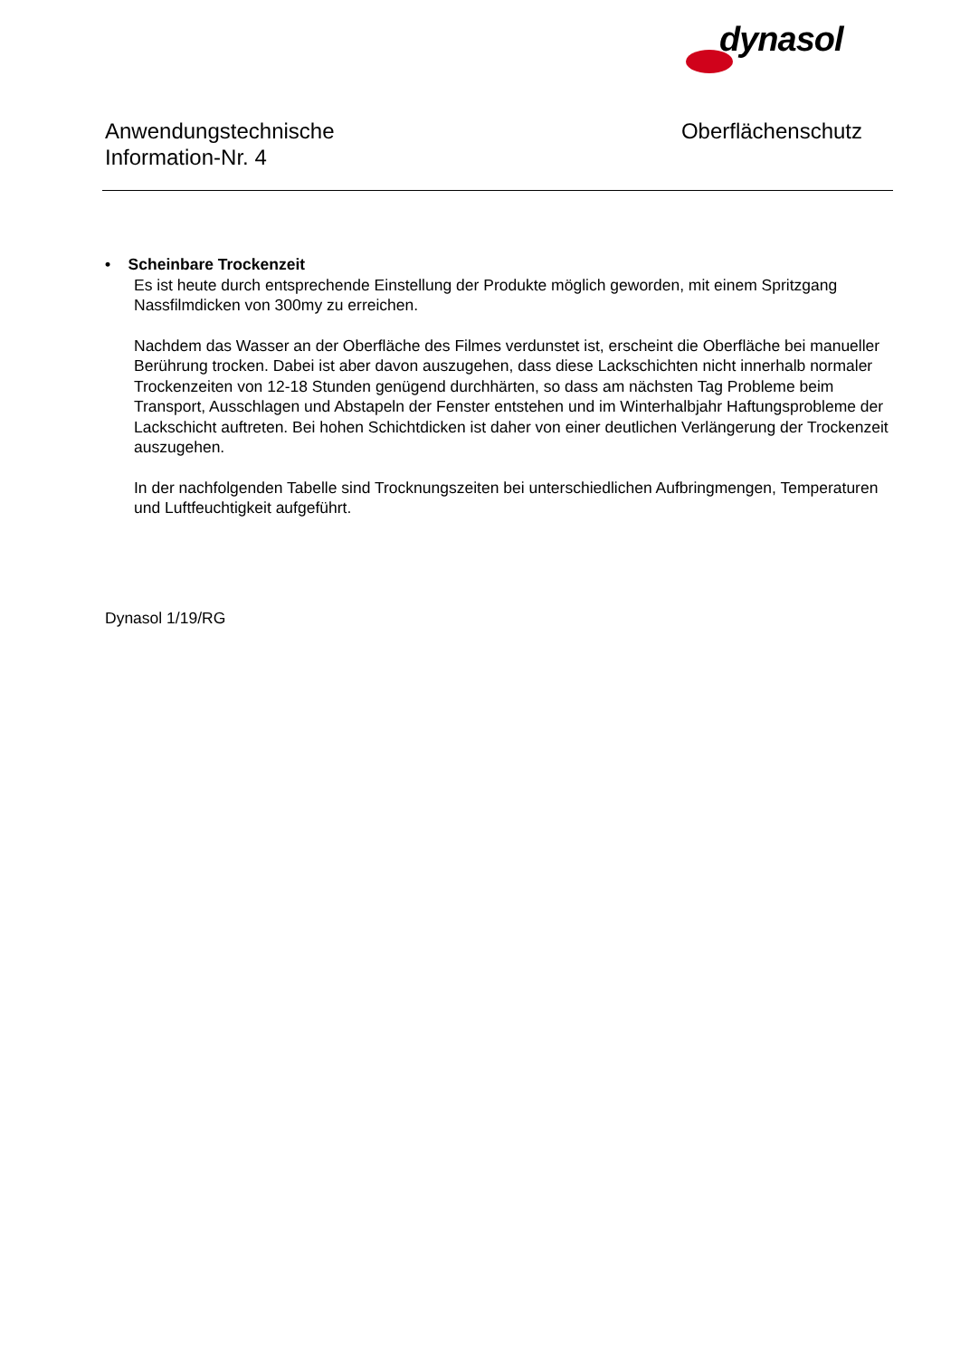dynasol
Anwendungstechnische
Information-Nr. 4
Oberflächenschutz
• Scheinbare Trockenzeit
Es ist heute durch entsprechende Einstellung der Produkte möglich geworden, mit einem Spritzgang Nassfilmdicken von 300my zu erreichen.
Nachdem das Wasser an der Oberfläche des Filmes verdunstet ist, erscheint die Oberfläche bei manueller Berührung trocken. Dabei ist aber davon auszugehen, dass diese Lackschichten nicht innerhalb normaler Trockenzeiten von 12-18 Stunden genügend durchhärten, so dass am nächsten Tag Probleme beim Transport, Ausschlagen und Abstapeln der Fenster entstehen und im Winterhalbjahr Haftungsprobleme der Lackschicht auftreten. Bei hohen Schichtdicken ist daher von einer deutlichen Verlängerung der Trockenzeit auszugehen.
In der nachfolgenden Tabelle sind Trocknungszeiten bei unterschiedlichen Aufbringmengen, Temperaturen und Luftfeuchtigkeit aufgeführt.
Dynasol 1/19/RG